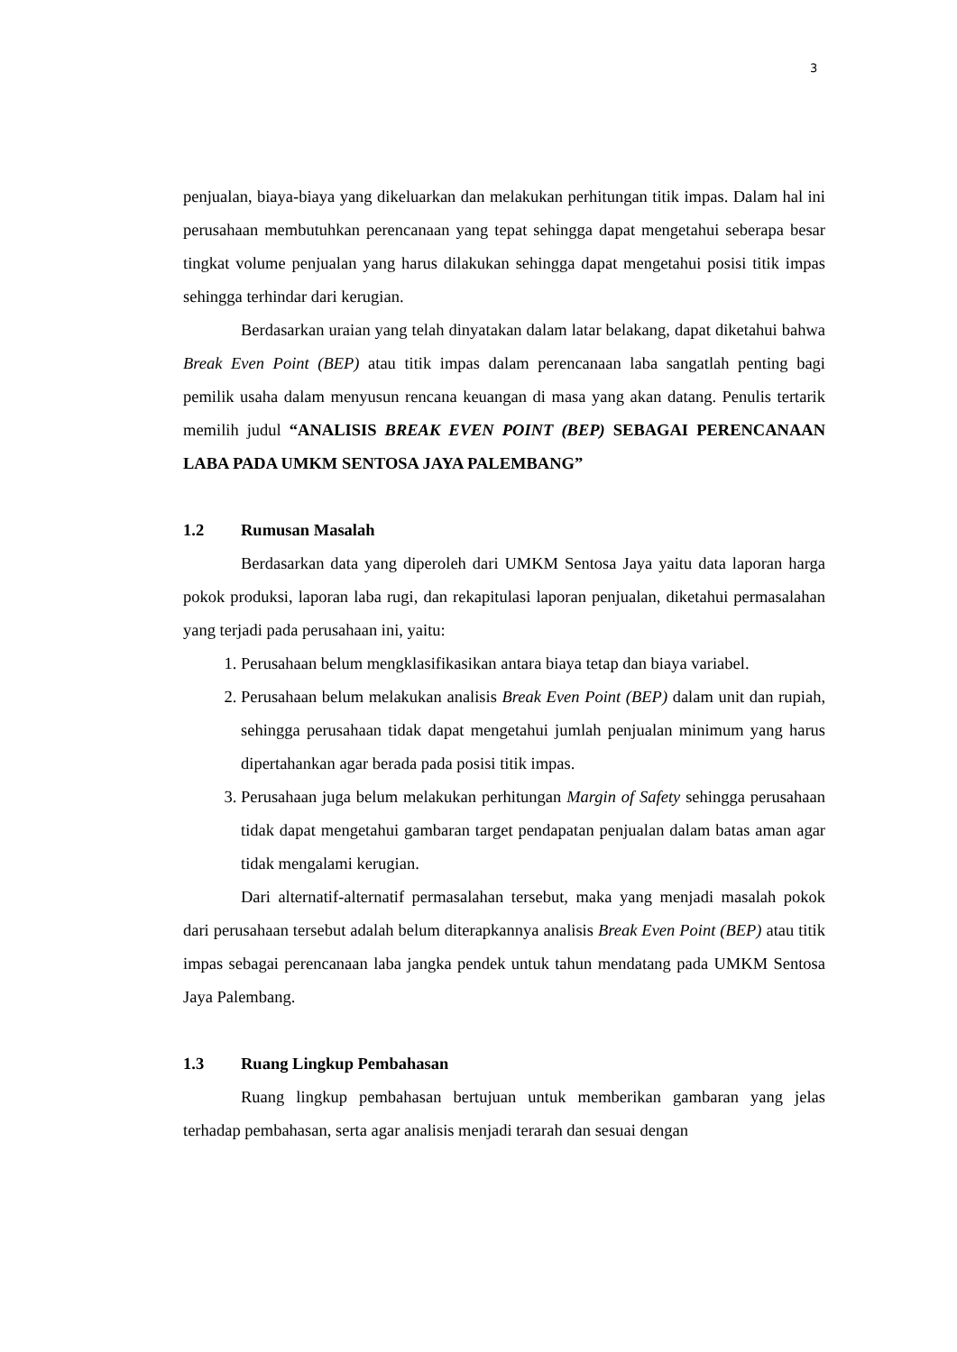3
penjualan, biaya-biaya yang dikeluarkan dan melakukan perhitungan titik impas. Dalam hal ini perusahaan membutuhkan perencanaan yang tepat sehingga dapat mengetahui seberapa besar tingkat volume penjualan yang harus dilakukan sehingga dapat mengetahui posisi titik impas sehingga terhindar dari kerugian.
Berdasarkan uraian yang telah dinyatakan dalam latar belakang, dapat diketahui bahwa Break Even Point (BEP) atau titik impas dalam perencanaan laba sangatlah penting bagi pemilik usaha dalam menyusun rencana keuangan di masa yang akan datang. Penulis tertarik memilih judul “ANALISIS BREAK EVEN POINT (BEP) SEBAGAI PERENCANAAN LABA PADA UMKM SENTOSA JAYA PALEMBANG”
1.2 Rumusan Masalah
Berdasarkan data yang diperoleh dari UMKM Sentosa Jaya yaitu data laporan harga pokok produksi, laporan laba rugi, dan rekapitulasi laporan penjualan, diketahui permasalahan yang terjadi pada perusahaan ini, yaitu:
1. Perusahaan belum mengklasifikasikan antara biaya tetap dan biaya variabel.
2. Perusahaan belum melakukan analisis Break Even Point (BEP) dalam unit dan rupiah, sehingga perusahaan tidak dapat mengetahui jumlah penjualan minimum yang harus dipertahankan agar berada pada posisi titik impas.
3. Perusahaan juga belum melakukan perhitungan Margin of Safety sehingga perusahaan tidak dapat mengetahui gambaran target pendapatan penjualan dalam batas aman agar tidak mengalami kerugian.
Dari alternatif-alternatif permasalahan tersebut, maka yang menjadi masalah pokok dari perusahaan tersebut adalah belum diterapkannya analisis Break Even Point (BEP) atau titik impas sebagai perencanaan laba jangka pendek untuk tahun mendatang pada UMKM Sentosa Jaya Palembang.
1.3 Ruang Lingkup Pembahasan
Ruang lingkup pembahasan bertujuan untuk memberikan gambaran yang jelas terhadap pembahasan, serta agar analisis menjadi terarah dan sesuai dengan